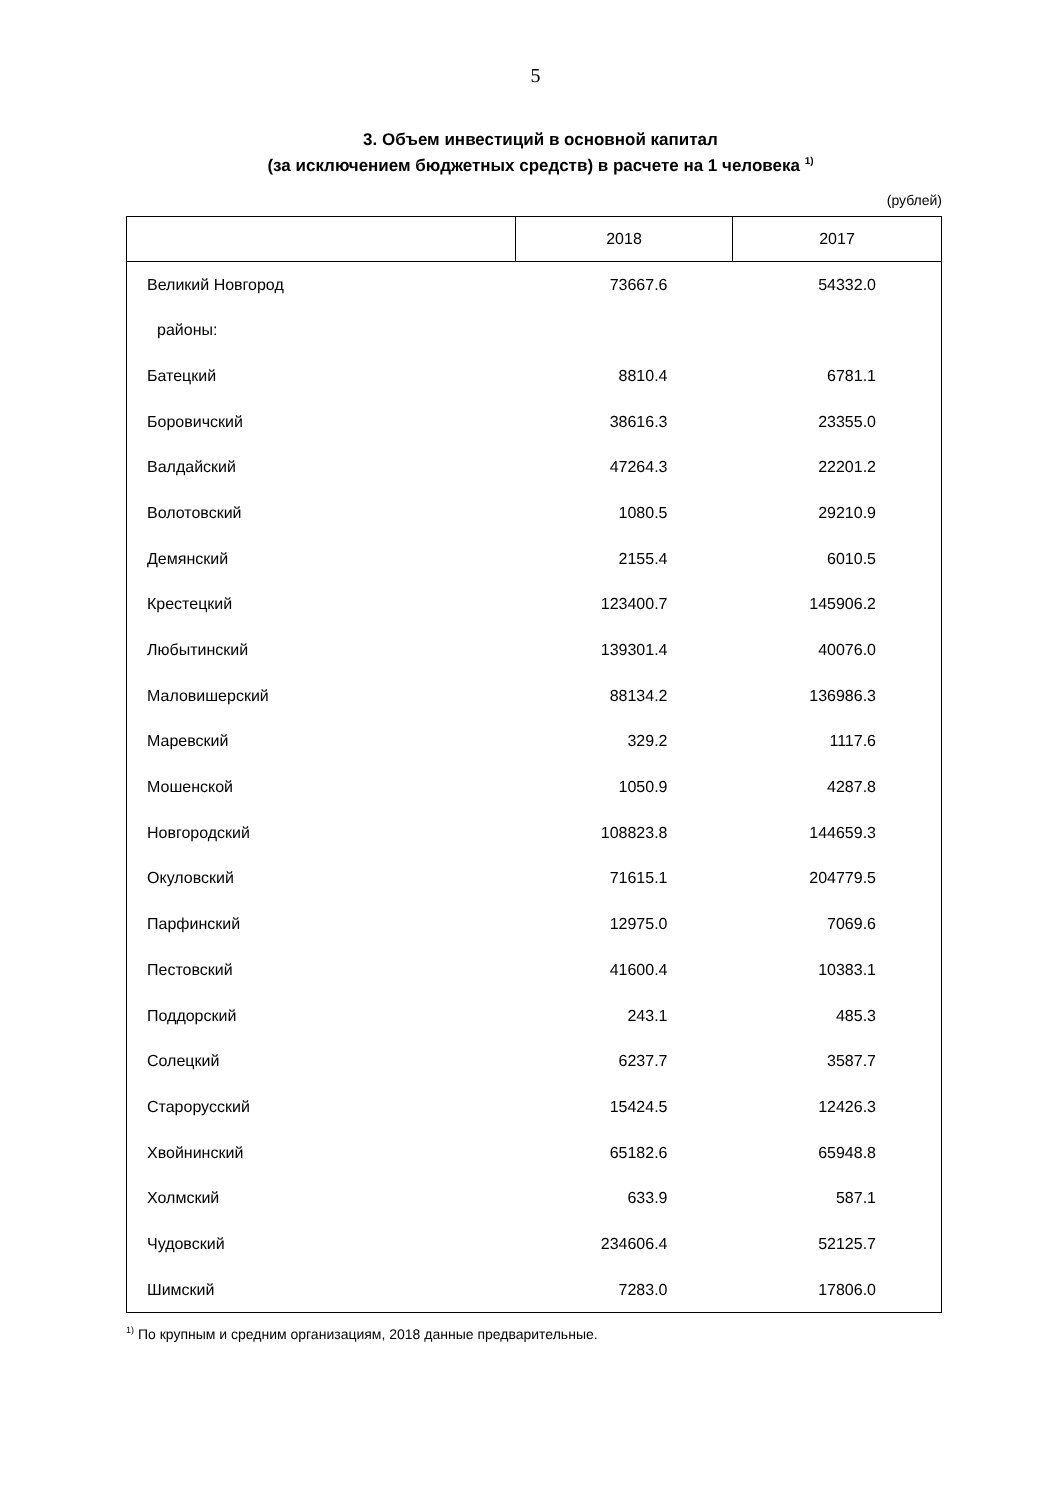5
3. Объем инвестиций в основной капитал
(за исключением бюджетных средств) в расчете на 1 человека <sup>1)</sup>
(рублей)
| | 2018 | 2017 |
| --- | --- | --- |
| Великий Новгород | 73667.6 | 54332.0 |
| районы: | | |
| Батецкий | 8810.4 | 6781.1 |
| Боровичский | 38616.3 | 23355.0 |
| Валдайский | 47264.3 | 22201.2 |
| Волотовский | 1080.5 | 29210.9 |
| Демянский | 2155.4 | 6010.5 |
| Крестецкий | 123400.7 | 145906.2 |
| Любытинский | 139301.4 | 40076.0 |
| Маловишерский | 88134.2 | 136986.3 |
| Маревский | 329.2 | 1117.6 |
| Мошенской | 1050.9 | 4287.8 |
| Новгородский | 108823.8 | 144659.3 |
| Окуловский | 71615.1 | 204779.5 |
| Парфинский | 12975.0 | 7069.6 |
| Пестовский | 41600.4 | 10383.1 |
| Поддорский | 243.1 | 485.3 |
| Солецкий | 6237.7 | 3587.7 |
| Старорусский | 15424.5 | 12426.3 |
| Хвойнинский | 65182.6 | 65948.8 |
| Холмский | 633.9 | 587.1 |
| Чудовский | 234606.4 | 52125.7 |
| Шимский | 7283.0 | 17806.0 |
<sup>1)</sup> По крупным и средним организациям, 2018 данные предварительные.